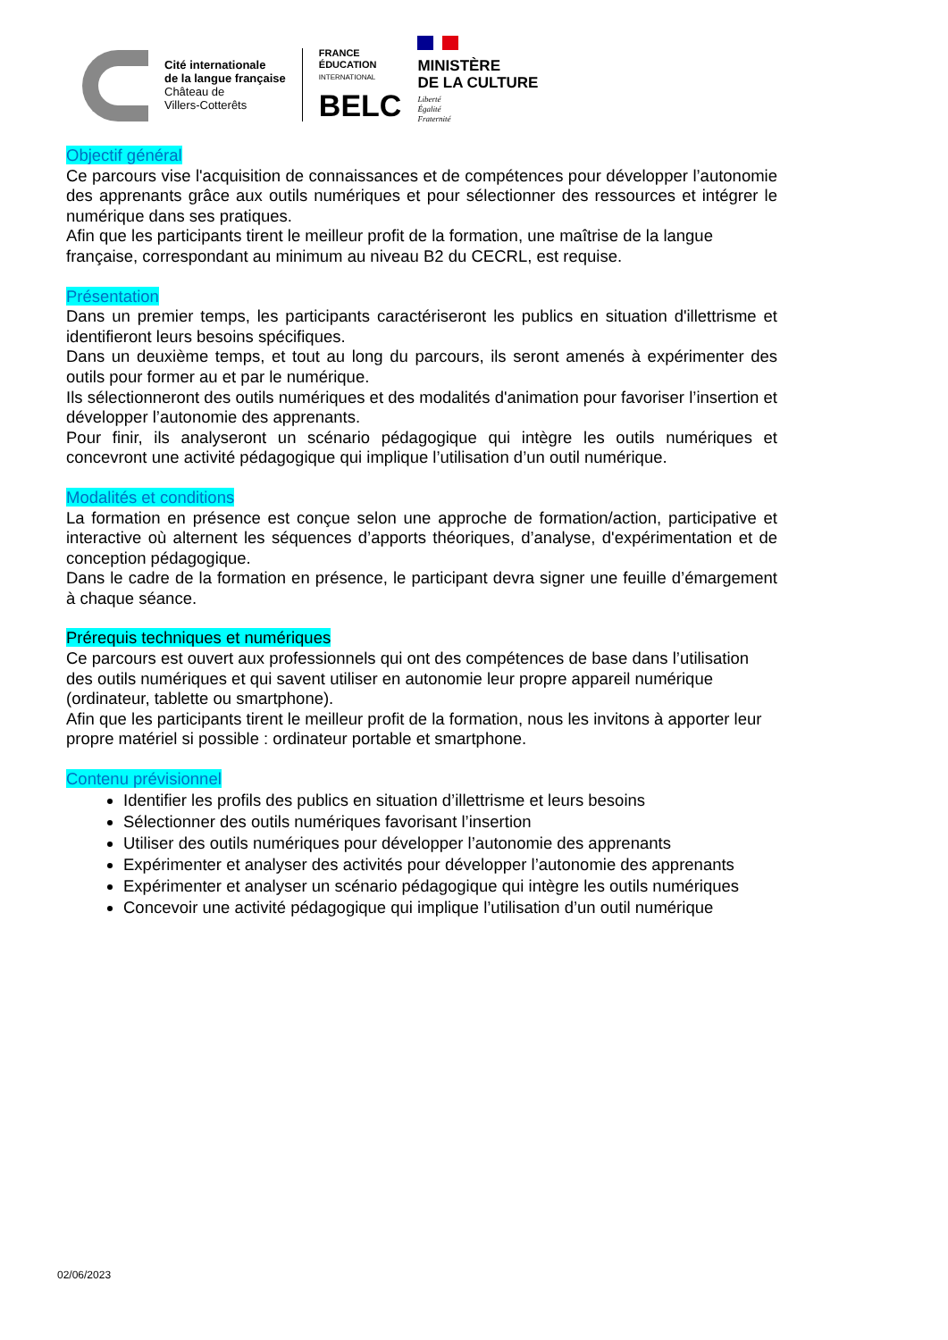Cité internationale
de la langue française
Château de
Villers-Cotterêts
FRANCE
ÉDUCATION
INTERNATIONAL
BELC
MINISTÈRE
DE LA CULTURE
Liberté
Égalité
Fraternité
Objectif général
Ce parcours vise l'acquisition de connaissances et de compétences pour développer l’autonomie des apprenants grâce aux outils numériques et pour sélectionner des ressources et intégrer le numérique dans ses pratiques.
Afin que les participants tirent le meilleur profit de la formation, une maîtrise de la langue française, correspondant au minimum au niveau B2 du CECRL, est requise.
Présentation
Dans un premier temps, les participants caractériseront les publics en situation d'illettrisme et identifieront leurs besoins spécifiques.
Dans un deuxième temps, et tout au long du parcours, ils seront amenés à expérimenter des outils pour former au et par le numérique.
Ils sélectionneront des outils numériques et des modalités d'animation pour favoriser l’insertion et développer l’autonomie des apprenants.
Pour finir, ils analyseront un scénario pédagogique qui intègre les outils numériques et concevront une activité pédagogique qui implique l’utilisation d’un outil numérique.
Modalités et conditions
La formation en présence est conçue selon une approche de formation/action, participative et interactive où alternent les séquences d’apports théoriques, d’analyse, d'expérimentation et de conception pédagogique.
Dans le cadre de la formation en présence, le participant devra signer une feuille d’émargement à chaque séance.
Prérequis techniques et numériques
Ce parcours est ouvert aux professionnels qui ont des compétences de base dans l’utilisation des outils numériques et qui savent utiliser en autonomie leur propre appareil numérique (ordinateur, tablette ou smartphone).
Afin que les participants tirent le meilleur profit de la formation, nous les invitons à apporter leur propre matériel si possible : ordinateur portable et smartphone.
Contenu prévisionnel
Identifier les profils des publics en situation d’illettrisme et leurs besoins
Sélectionner des outils numériques favorisant l’insertion
Utiliser des outils numériques pour développer l’autonomie des apprenants
Expérimenter et analyser des activités pour développer l’autonomie des apprenants
Expérimenter et analyser un scénario pédagogique qui intègre les outils numériques
Concevoir une activité pédagogique qui implique l’utilisation d’un outil numérique
02/06/2023